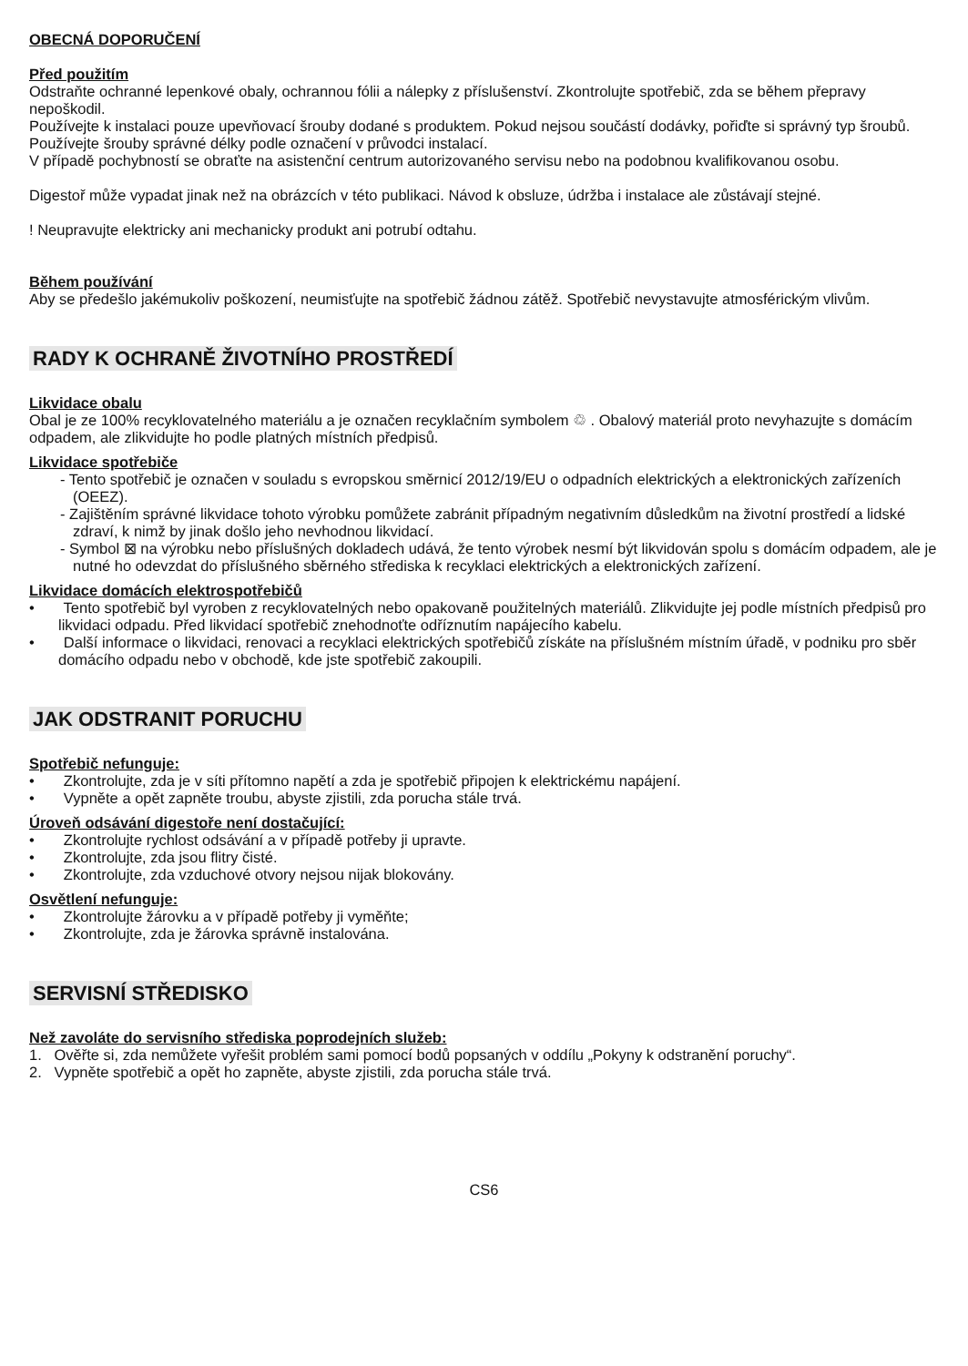OBECNÁ DOPORUČENÍ
Před použitím
Odstraňte ochranné lepenkové obaly, ochrannou fólii a nálepky z příslušenství. Zkontrolujte spotřebič, zda se během přepravy nepoškodil.
Používejte k instalaci pouze upevňovací šrouby dodané s produktem. Pokud nejsou součástí dodávky, pořiďte si správný typ šroubů. Používejte šrouby správné délky podle označení v průvodci instalací.
V případě pochybností se obraťte na asistenční centrum autorizovaného servisu nebo na podobnou kvalifikovanou osobu.
Digestoř může vypadat jinak než na obrázcích v této publikaci. Návod k obsluze, údržba i instalace ale zůstávají stejné.
! Neupravujte elektricky ani mechanicky produkt ani potrubí odtahu.
Během používání
Aby se předešlo jakémukoliv poškození, neumisťujte na spotřebič žádnou zátěž. Spotřebič nevystavujte atmosférickým vlivům.
RADY K OCHRANĚ ŽIVOTNÍHO PROSTŘEDÍ
Likvidace obalu
Obal je ze 100% recyklovatelného materiálu a je označen recyklačním symbolem ♲ . Obalový materiál proto nevyhazujte s domácím odpadem, ale zlikvidujte ho podle platných místních předpisů.
Likvidace spotřebiče
- Tento spotřebič je označen v souladu s evropskou směrnicí 2012/19/EU o odpadních elektrických a elektronických zařízeních (OEEZ).
- Zajištěním správné likvidace tohoto výrobku pomůžete zabránit případným negativním důsledkům na životní prostředí a lidské zdraví, k nimž by jinak došlo jeho nevhodnou likvidací.
- Symbol ⊠ na výrobku nebo příslušných dokladech udává, že tento výrobek nesmí být likvidován spolu s domácím odpadem, ale je nutné ho odevzdat do příslušného sběrného střediska k recyklaci elektrických a elektronických zařízení.
Likvidace domácích elektrospotřebičů
• Tento spotřebič byl vyroben z recyklovatelných nebo opakovaně použitelných materiálů. Zlikvidujte jej podle místních předpisů pro likvidaci odpadu. Před likvidací spotřebič znehodnoťte odříznutím napájecího kabelu.
• Další informace o likvidaci, renovaci a recyklaci elektrických spotřebičů získáte na příslušném místním úřadě, v podniku pro sběr domácího odpadu nebo v obchodě, kde jste spotřebič zakoupili.
JAK ODSTRANIT PORUCHU
Spotřebič nefunguje:
• Zkontrolujte, zda je v síti přítomno napětí a zda je spotřebič připojen k elektrickému napájení.
• Vypněte a opět zapněte troubu, abyste zjistili, zda porucha stále trvá.
Úroveň odsávání digestoře není dostačující:
• Zkontrolujte rychlost odsávání a v případě potřeby ji upravte.
• Zkontrolujte, zda jsou flitry čisté.
• Zkontrolujte, zda vzduchové otvory nejsou nijak blokovány.
Osvětlení nefunguje:
• Zkontrolujte žárovku a v případě potřeby ji vyměňte;
• Zkontrolujte, zda je žárovka správně instalována.
SERVISNÍ STŘEDISKO
Než zavoláte do servisního střediska poprodejních služeb:
1. Ověřte si, zda nemůžete vyřešit problém sami pomocí bodů popsaných v oddílu „Pokyny k odstranění poruchy“.
2. Vypněte spotřebič a opět ho zapněte, abyste zjistili, zda porucha stále trvá.
CS6